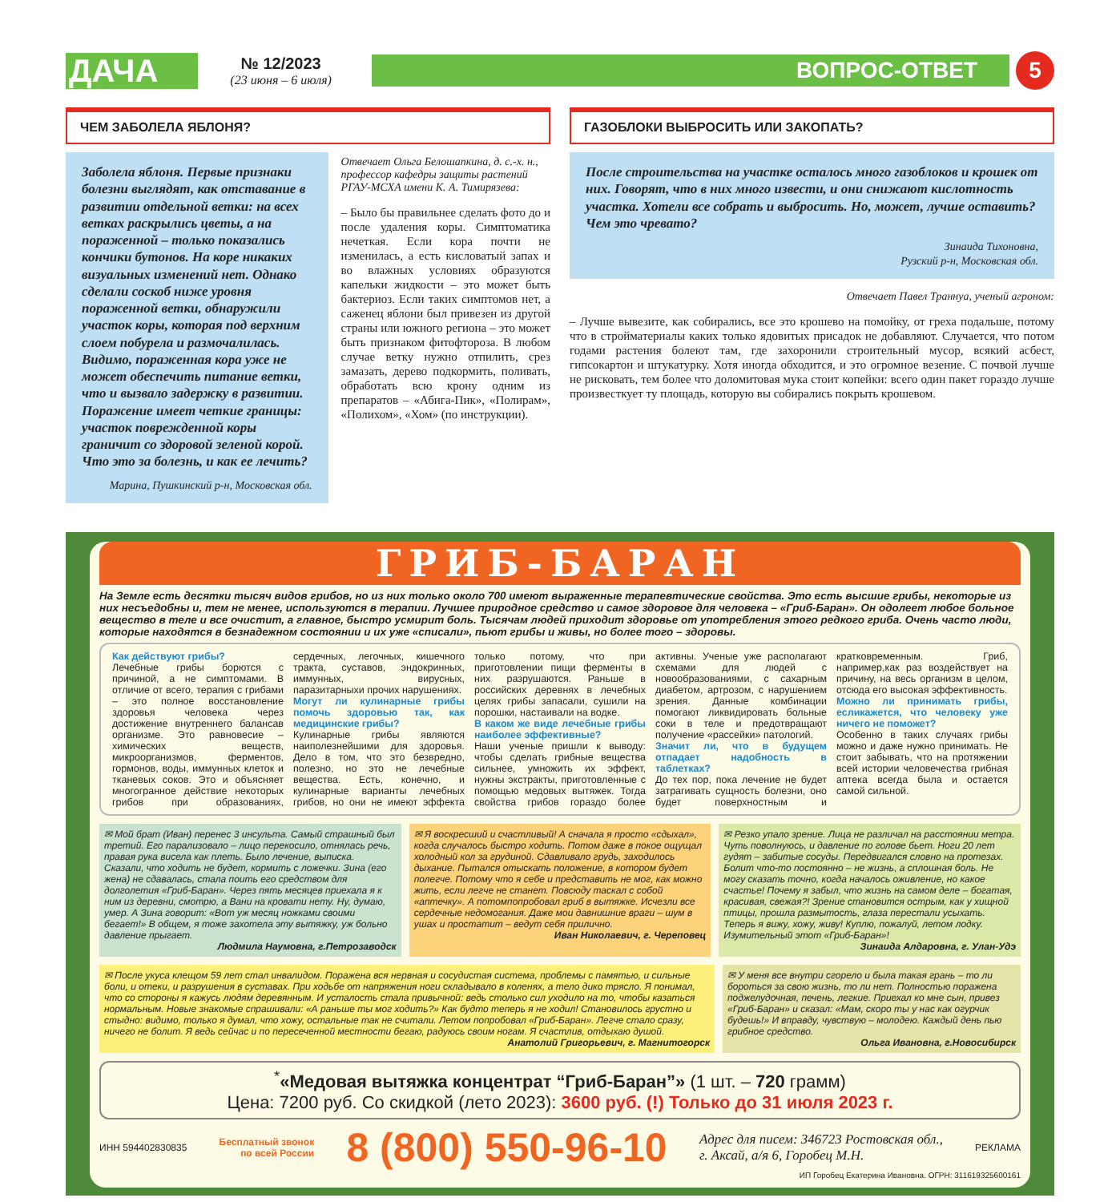ДАЧА
№ 12/2023
(23 июня – 6 июля)
ВОПРОС-ОТВЕТ
5
ЧЕМ ЗАБОЛЕЛА ЯБЛОНЯ?
Заболела яблоня. Первые признаки болезни выглядят, как отставание в развитии отдельной ветки: на всех ветках раскрылись цветы, а на пораженной – только показались кончики бутонов. На коре никаких визуальных изменений нет. Однако сделали соскоб ниже уровня пораженной ветки, обнаружили участок коры, которая под верхним слоем побурела и размочалилась. Видимо, пораженная кора уже не может обеспечить питание ветки, что и вызвало задержку в развитии. Поражение имеет четкие границы: участок поврежденной коры граничит со здоровой зеленой корой. Что это за болезнь, и как ее лечить?
Марина, Пушкинский р-н, Московская обл.
Отвечает Ольга Белошапкина, д. с.-х. н., профессор кафедры защиты растений РГАУ-МСХА имени К. А. Тимирязева:
– Было бы правильнее сделать фото до и после удаления коры. Симптоматика нечеткая. Если кора почти не изменилась, а есть кисловатый запах и во влажных условиях образуются капельки жидкости – это может быть бактериоз. Если таких симптомов нет, а саженец яблони был привезен из другой страны или южного региона – это может быть признаком фитофтороза. В любом случае ветку нужно отпилить, срез замазать, дерево подкормить, поливать, обработать всю крону одним из препаратов – «Абига-Пик», «Полирам», «Полихом», «Хом» (по инструкции).
ГАЗОБЛОКИ ВЫБРОСИТЬ ИЛИ ЗАКОПАТЬ?
После строительства на участке осталось много газоблоков и крошек от них. Говорят, что в них много извести, и они снижают кислотность участка. Хотели все собрать и выбросить. Но, может, лучше оставить? Чем это чревато?
Зинаида Тихоновна,
Рузский р-н, Московская обл.
Отвечает Павел Траннуа, ученый агроном:
– Лучше вывезите, как собирались, все это крошево на помойку, от греха подальше, потому что в стройматериалы каких только ядовитых присадок не добавляют. Случается, что потом годами растения болеют там, где захоронили строительный мусор, всякий асбест, гипсокартон и штукатурку. Хотя иногда обходится, и это огромное везение. С почвой лучше не рисковать, тем более что доломитовая мука стоит копейки: всего один пакет гораздо лучше произвесткует ту площадь, которую вы собирались покрыть крошевом.
ГРИБ-БАРАН
На Земле есть десятки тысяч видов грибов, но из них только около 700 имеют выраженные терапевтические свойства. Это есть высшие грибы, некоторые из них несъедобны и, тем не менее, используются в терапии. Лучшее природное средство и самое здоровое для человека – «Гриб-Баран». Он одолеет любое больное вещество в теле и все очистит, а главное, быстро усмирит боль. Тысячам людей приходит здоровье от употребления этого редкого гриба. Очень часто люди, которые находятся в безнадежном состоянии и их уже «списали», пьют грибы и живы, но более того – здоровы.
Как действуют грибы?
Лечебные грибы борются с причиной, а не симптомами. В отличие от всего, терапия с грибами – это полное восстановление здоровья человека через достижение внутреннего балансав организме. Это равновесие – химических веществ, микроорганизмов, ферментов, гормонов, воды, иммунных клеток и тканевых соков. Это и объясняет многогранное действие некоторых грибов при образованиях, сердечных, легочных, кишечного тракта, суставов, эндокринных, иммунных, вирусных, паразитарныхи прочих нарушениях.
Могут ли кулинарные грибы помочь здоровью так, как медицинские грибы?
Кулинарные грибы являются наиполезнейшими для здоровья. Дело в том, что это безвредно, полезно, но это не лечебные вещества. Есть, конечно, и кулинарные варианты лечебных грибов, но они не имеют эффекта только потому, что при приготовлении пищи ферменты в них разрушаются. Раньше в российских деревнях в лечебных целях грибы запасали, сушили на порошки, настаивали на водке.
В каком же виде лечебные грибы наиболее эффективные?
Наши ученые пришли к выводу: чтобы сделать грибные вещества сильнее, умножить их эффект, нужны экстракты, приготовленные с помощью медовых вытяжек. Тогда свойства грибов гораздо более активны. Ученые уже располагают схемами для людей с новообразованиями, с сахарным диабетом, артрозом, с нарушением зрения. Данные комбинации помогают ликвидировать больные соки в теле и предотвращают получение «рассейки» патологий.
Значит ли, что в будущем отпадает надобность в таблетках?
До тех пор, пока лечение не будет затрагивать сущность болезни, оно будет поверхностным и кратковременным. Гриб, например,как раз воздействует на причину, на весь организм в целом, отсюда его высокая эффективность.
Можно ли принимать грибы, еслика­жется, что человеку уже ничего не поможет?
Особенно в таких случаях грибы можно и даже нужно принимать. Не стоит забывать, что на протяжении всей истории человечества грибная аптека всегда была и остается самой сильной.
✉ Мой брат (Иван) перенес 3 инсульта. Самый страшный был третий. Его парализовало – лицо перекосило, отнялась речь, правая рука висела как плеть. Было лечение, выписка. Сказали, что ходить не будет, кормить с ложечки. Зина (его жена) не сдавалась, стала поить его средством для долголетия «Гриб-Баран». Через пять месяцев приехала я к ним из деревни, смотрю, а Вани на кровати нету. Ну, думаю, умер. А Зина говорит: «Вот уж месяц ножками своими бегает!» В общем, я тоже захотела эту вытяжку, уж больно давление прыгает.
Людмила Наумовна, г.Петрозаводск
✉ Я воскресший и счастливый! А сначала я просто «сдыхал», когда случалось быстро ходить. Потом даже в покое ощущал холодный кол за грудиной. Сдавливало грудь, заходилось дыхание. Пытался отыскать положение, в котором будет полегче. Потому что я себе и представить не мог, как можно жить, если легче не станет. Повсюду таскал с собой «аптечку». А потомпопробовал гриб в вытяжке. Исчезли все сердечные недомогания. Даже мои давнишние враги – шум в ушах и простатит – ведут себя прилично.
Иван Николаевич, г. Череповец
✉ Резко упало зрение. Лица не различал на расстоянии метра. Чуть поволнуюсь, и давление по голове бьет. Ноги 20 лет гудят – забитые сосуды. Передвигался словно на протезах. Болит что-то постоянно – не жизнь, а сплошная боль. Не могу сказать точно, когда началось оживление, но какое счастье! Почему я забыл, что жизнь на самом деле – богатая, красивая, свежая?! Зрение становится острым, как у хищной птицы, прошла размытость, глаза перестали усыхать. Теперь я вижу, хожу, живу! Куплю, пожалуй, летом лодку. Изумительный этот «Гриб-Баран»!
Зинаида Алдаровна, г. Улан-Удэ
✉ После укуса клещом 59 лет стал инвалидом. Поражена вся нервная и сосудистая система, проблемы с памятью, и сильные боли, и отеки, и разрушения в суставах. При ходьбе от напряжения ноги складывало в коленях, а тело дико трясло. Я понимал, что со стороны я кажусь людям деревянным. И усталость стала привычной: ведь столько сил уходило на то, чтобы казаться нормальным. Новые знакомые спрашивали: «А раньше ты мог ходить?» Как будто теперь я не ходил! Становилось грустно и стыдно: видимо, только я думал, что хожу, остальные так не считали. Летом попробовал «Гриб-Баран». Легче стало сразу, ничего не болит. Я ведь сейчас и по пересеченной местности бегаю, радуюсь своим ногам. Я счастлив, отдыхаю душой.
Анатолий Григорьевич, г. Магнитогорск
✉ У меня все внутри сгорело и была такая грань – то ли бороться за свою жизнь, то ли нет. Полностью поражена поджелудочная, печень, легкие. Приехал ко мне сын, привез «Гриб-Баран» и сказал: «Мам, скоро ты у нас как огурчик будешь!» И вправду, чувствую – молодею. Каждый день пью грибное средство.
Ольга Ивановна, г.Новосибирск
<sup>*</sup> «Медовая вытяжка концентрат “Гриб-Баран”» (1 шт. – 720 грамм)
Цена: 7200 руб. Со скидкой (лето 2023): 3600 руб. (!) Только до 31 июля 2023 г.
ИНН 594402830835 Бесплатный звонок
по всей России 8 (800) 550-96-10 Адрес для писем: 346723 Ростовская обл.,
г. Аксай, а/я 6, Горобец М.Н. РЕКЛАМА
ИП Горобец Екатерина Ивановна. ОГРН: 311619325600161